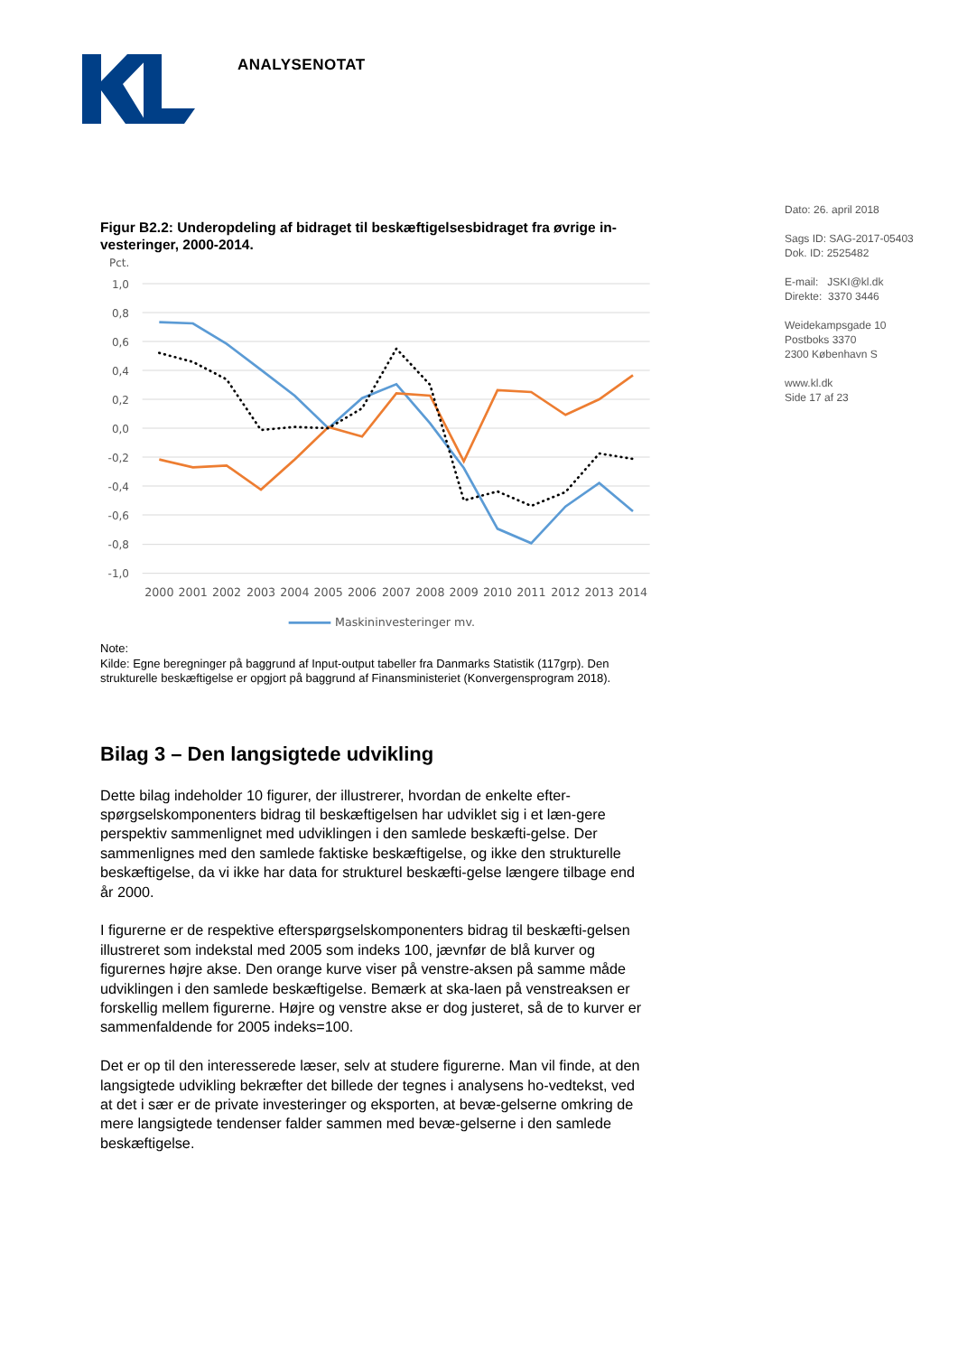ANALYSENOTAT
Figur B2.2: Underopdeling af bidraget til beskæftigelsesbidraget fra øvrige in-vesteringer, 2000-2014.
Pct.
1,0
0,8
0,6
0,4
0,2
0,0
-0,2
-0,4
-0,6
-0,8
-1,0
2000
2001
2002
2003
2004
2005
2006
2007
2008
2009
2010
2011
2012
2013
2014
Maskininvesteringer mv.
Note:
Kilde: Egne beregninger på baggrund af Input-output tabeller fra Danmarks Statistik (117grp). Den strukturelle beskæftigelse er opgjort på baggrund af Finansministeriet (Konvergensprogram 2018).
Bilag 3 – Den langsigtede udvikling
Dette bilag indeholder 10 figurer, der illustrerer, hvordan de enkelte efter-spørgselskomponenters bidrag til beskæftigelsen har udviklet sig i et læn-gere perspektiv sammenlignet med udviklingen i den samlede beskæfti-gelse. Der sammenlignes med den samlede faktiske beskæftigelse, og ikke den strukturelle beskæftigelse, da vi ikke har data for strukturel beskæfti-gelse længere tilbage end år 2000.
I figurerne er de respektive efterspørgselskomponenters bidrag til beskæfti-gelsen illustreret som indekstal med 2005 som indeks 100, jævnfør de blå kurver og figurernes højre akse. Den orange kurve viser på venstre-aksen på samme måde udviklingen i den samlede beskæftigelse. Bemærk at ska-laen på venstreaksen er forskellig mellem figurerne. Højre og venstre akse er dog justeret, så de to kurver er sammenfaldende for 2005 indeks=100.
Det er op til den interesserede læser, selv at studere figurerne. Man vil finde, at den langsigtede udvikling bekræfter det billede der tegnes i analysens ho-vedtekst, ved at det i sær er de private investeringer og eksporten, at bevæ-gelserne omkring de mere langsigtede tendenser falder sammen med bevæ-gelserne i den samlede beskæftigelse.
Dato: 26. april 2018
Sags ID: SAG-2017-05403
Dok. ID: 2525482
E-mail: JSKI@kl.dk
Direkte: 3370 3446
Weidekampsgade 10
Postboks 3370
2300 København S
www.kl.dk
Side 17 af 23